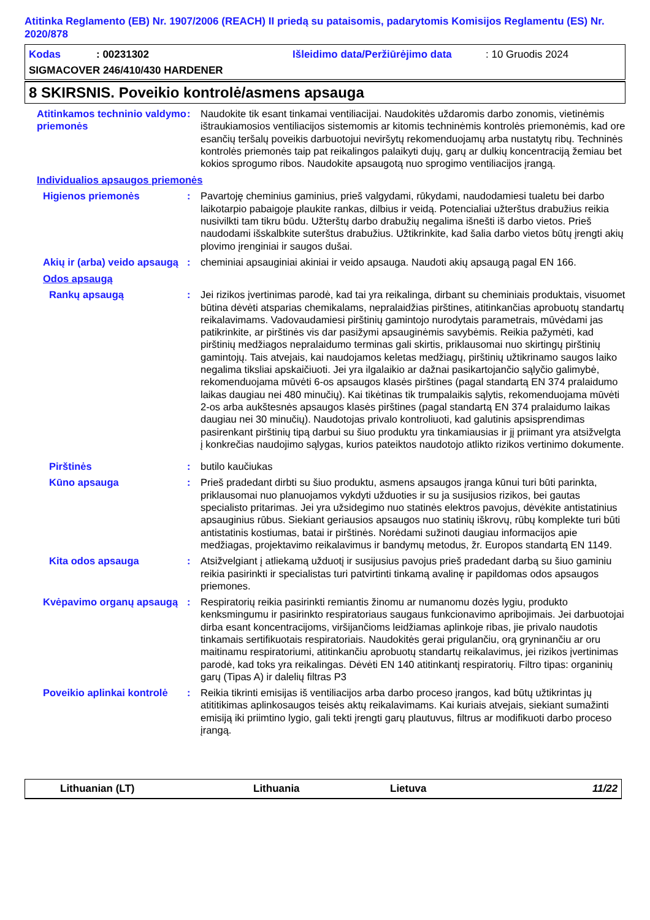Atitinka Reglamento (EB) Nr. 1907/2006 (REACH) II priedą su pataisomis, padarytomis Komisijos Reglamentu (ES) Nr. 2020/878
Kodas: 00231302 Išleidimo data/Peržiūrėjimo data: 10 Gruodis 2024
SIGMACOVER 246/410/430 HARDENER
8 SKIRSNIS. Poveikio kontrolė/asmens apsauga
Atitinkamos techninio valdymo priemonės
: Naudokite tik esant tinkamai ventiliacijai. Naudokitės uždaromis darbo zonomis, vietinėmis ištraukiamosios ventiliacijos sistemomis ar kitomis techninėmis kontrolės priemonėmis, kad ore esančių teršalų poveikis darbuotojui neviršytų rekomenduojamų arba nustatytų ribų. Techninės kontrolės priemonės taip pat reikalingos palaikyti dujų, garų ar dulkių koncentraciją žemiau bet kokios sprogumo ribos. Naudokite apsaugotą nuo sprogimo ventiliacijos įrangą.
Individualios apsaugos priemonės
Higienos priemonės : Pavartoję cheminius gaminius, prieš valgydami, rūkydami, naudodamiesi tualetu bei darbo laikotarpio pabaigoje plaukite rankas, dilbius ir veidą. Potencialiai užterštus drabužius reikia nusivilkti tam tikru būdu. Užterštų darbo drabužių negalima išnešti iš darbo vietos. Prieš naudodami išskalbkite suterštus drabužius. Užtikrinkite, kad šalia darbo vietos būtų įrengti akių plovimo įrenginiai ir saugos dušai.
Akių ir (arba) veido apsaugą
: cheminiai apsauginiai akiniai ir veido apsauga. Naudoti akių apsaugą pagal EN 166.
Odos apsaugą
Rankų apsaugą : Jei rizikos įvertinimas parodė, kad tai yra reikalinga, dirbant su cheminiais produktais, visuomet būtina dėvėti atsparias chemikalams, nepralaidžias pirštines, atitinkančias aprobuotų standartų reikalavimams. Vadovaudamiesi pirštinių gamintojo nurodytais parametrais, mūvėdami jas patikrinkite, ar pirštinės vis dar pasižymi apsauginėmis savybėmis. Reikia pažymėti, kad pirštinių medžiagos nepralaidumo terminas gali skirtis, priklausomai nuo skirtingų pirštinių gamintojų. Tais atvejais, kai naudojamos keletas medžiagų, pirštinių užtikrinamo saugos laiko negalima tiksliai apskaičiuoti. Jei yra ilgalaikio ar dažnai pasikartojančio sąlyčio galimybė, rekomenduojama mūvėti 6-os apsaugos klasės pirštines (pagal standartą EN 374 pralaidumo laikas daugiau nei 480 minučių). Kai tikėtinas tik trumpalaikis sąlytis, rekomenduojama mūvėti 2-os arba aukštesnės apsaugos klasės pirštines (pagal standartą EN 374 pralaidumo laikas daugiau nei 30 minučių). Naudotojas privalo kontroliuoti, kad galutinis apsisprendimas pasirenkant pirštinių tipą darbui su šiuo produktu yra tinkamiausias ir jį priimant yra atsižvelgta į konkrečias naudojimo sąlygas, kurios pateiktos naudotojo atlikto rizikos vertinimo dokumente.
Pirštinės : butilo kaučiukas
Kūno apsauga : Prieš pradedant dirbti su šiuo produktu, asmens apsaugos įranga kūnui turi būti parinkta, priklausomai nuo planuojamos vykdyti užduoties ir su ja susijusios rizikos, bei gautas specialisto pritarimas. Jei yra užsidegimo nuo statinės elektros pavojus, dėvėkite antistatinius apsauginius rūbus. Siekiant geriausios apsaugos nuo statinių iškrovų, rūbų komplekte turi būti antistatinis kostiumas, batai ir pirštinės. Norėdami sužinoti daugiau informacijos apie medžiagas, projektavimo reikalavimus ir bandymų metodus, žr. Europos standartą EN 1149.
Kita odos apsauga : Atsižvelgiant į atliekamą užduotį ir susijusius pavojus prieš pradedant darbą su šiuo gaminiu reikia pasirinkti ir specialistas turi patvirtinti tinkamą avalinę ir papildomas odos apsaugos priemones.
Kvėpavimo organų apsaugą
: Respiratorių reikia pasirinkti remiantis žinomu ar numanomu dozės lygiu, produkto kenksmingumu ir pasirinkto respiratoriaus saugaus funkcionavimo apribojimais. Jei darbuotojai dirba esant koncentracijoms, viršijančioms leidžiamas aplinkoje ribas, jie privalo naudotis tinkamais sertifikuotais respiratoriais. Naudokitės gerai prigulančiu, orą gryninančiu ar oru maitinamu respiratoriumi, atitinkančiu aprobuotų standartų reikalavimus, jei rizikos įvertinimas parodė, kad toks yra reikalingas. Dėvėti EN 140 atitinkantį respiratorių. Filtro tipas: organinių garų (Tipas A) ir dalelių filtras P3
Poveikio aplinkai kontrolė
: Reikia tikrinti emisijas iš ventiliacijos arba darbo proceso įrangos, kad būtų užtikrintas jų atititikimas aplinkosaugos teisės aktų reikalavimams. Kai kuriais atvejais, siekiant sumažinti emisiją iki priimtino lygio, gali tekti įrengti garų plautuvus, filtrus ar modifikuoti darbo proceso įrangą.
Lithuanian (LT) Lithuania Lietuva 11/22